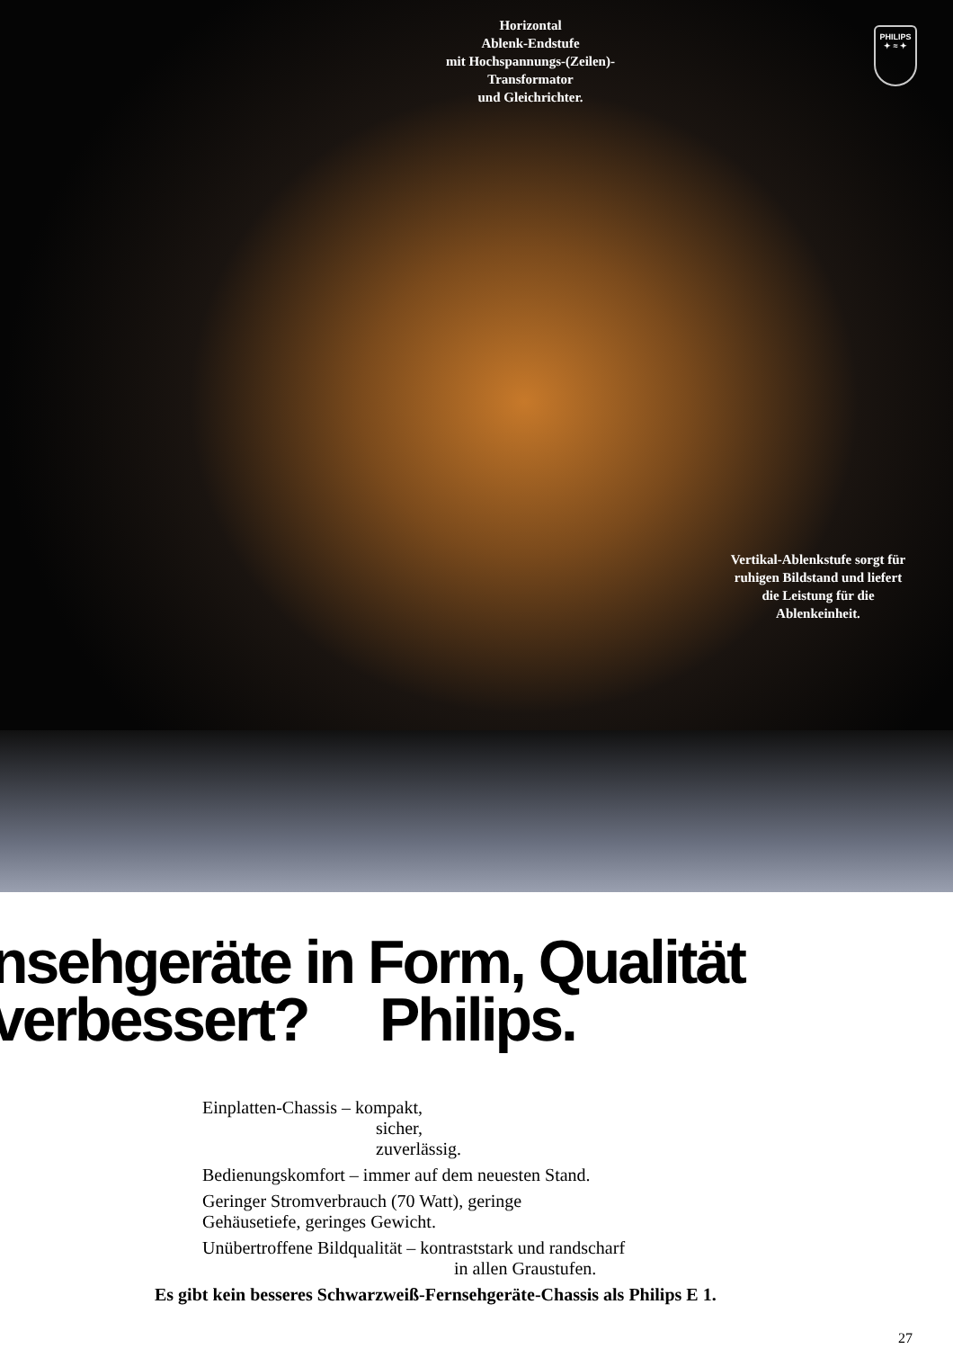Horizontal
Ablenk-Endstufe
mit Hochspannungs-(Zeilen)-
Transformator
und Gleichrichter.
PHILIPS
✦ ≈ ✦
Vertikal-Ablenkstufe sorgt für ruhigen Bildstand und liefert die Leistung für die Ablenkeinheit.
nsehgeräte in Form, Qualität
verbessert? Philips.
Einplatten-Chassis – kompakt,
sicher,
zuverlässig.
Bedienungskomfort – immer auf dem neuesten Stand.
Geringer Stromverbrauch (70 Watt), geringe
Gehäusetiefe, geringes Gewicht.
Unübertroffene Bildqualität – kontraststark und randscharf
in allen Graustufen.
Es gibt kein besseres Schwarzweiß-Fernsehgeräte-Chassis als Philips E 1.
27